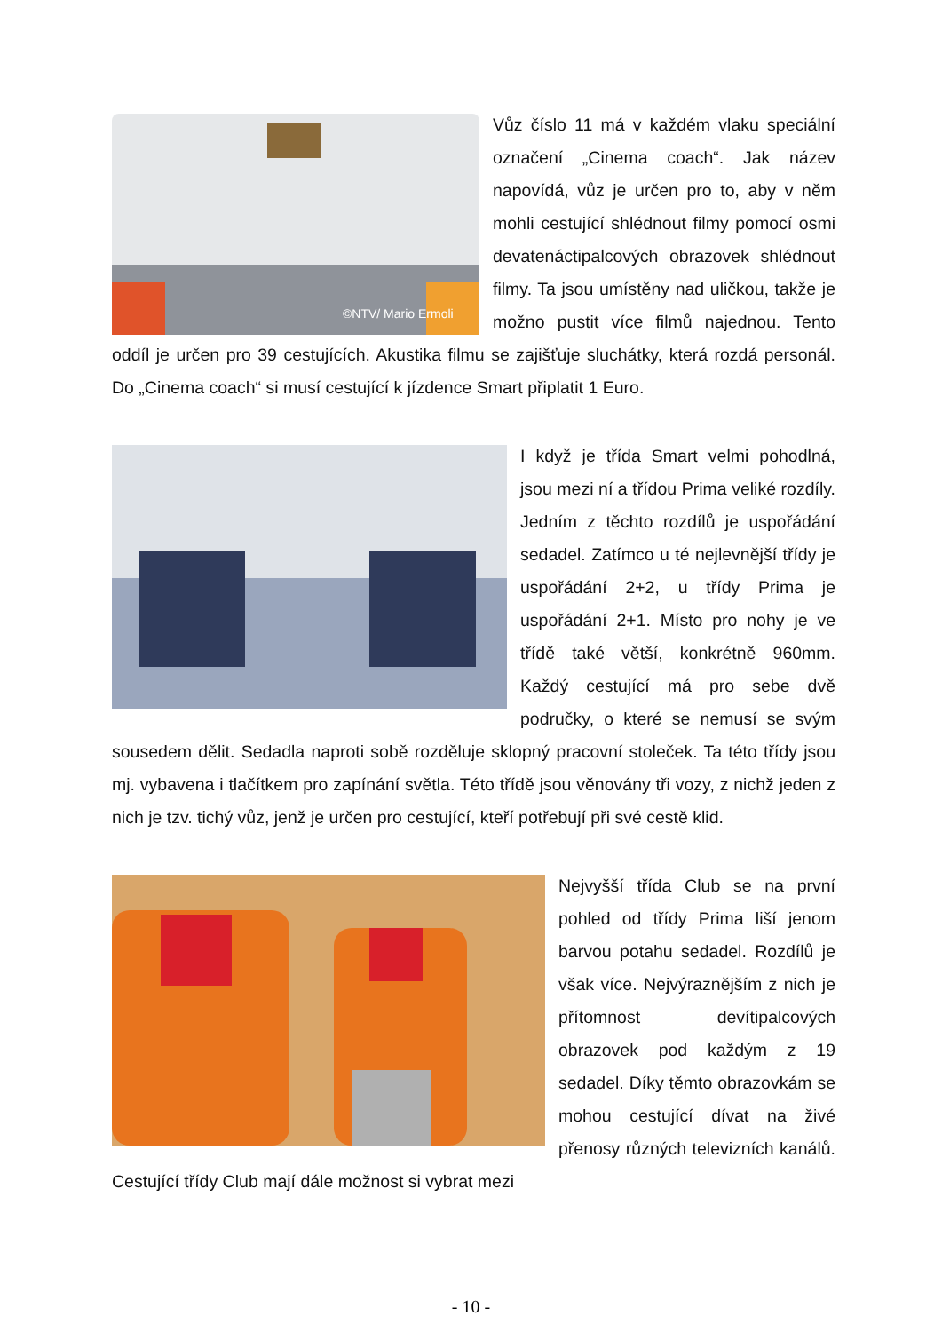©NTV/ Mario Ermoli
Vůz číslo 11 má v každém vlaku speciální označení „Cinema coach“. Jak název napovídá, vůz je určen pro to, aby v něm mohli cestující shlédnout filmy pomocí osmi devatenáctipalcových obrazovek shlédnout filmy. Ta jsou umístěny nad uličkou, takže je možno pustit více filmů najednou. Tento oddíl je určen pro 39 cestujících. Akustika filmu se zajišťuje sluchátky, která rozdá personál. Do „Cinema coach“ si musí cestující k jízdence Smart připlatit 1 Euro.
I když je třída Smart velmi pohodlná, jsou mezi ní a třídou Prima veliké rozdíly. Jedním z těchto rozdílů je uspořádání sedadel. Zatímco u té nejlevnější třídy je uspořádání 2+2, u třídy Prima je uspořádání 2+1. Místo pro nohy je ve třídě také větší, konkrétně 960mm. Každý cestující má pro sebe dvě područky, o které se nemusí se svým sousedem dělit. Sedadla naproti sobě rozděluje sklopný pracovní stoleček. Ta této třídy jsou mj. vybavena i tlačítkem pro zapínání světla. Této třídě jsou věnovány tři vozy, z nichž jeden z nich je tzv. tichý vůz, jenž je určen pro cestující, kteří potřebují při své cestě klid.
Nejvyšší třída Club se na první pohled od třídy Prima liší jenom barvou potahu sedadel. Rozdílů je však více. Nejvýraznějším z nich je přítomnost devítipalcových obrazovek pod každým z 19 sedadel. Díky těmto obrazovkám se mohou cestující dívat na živé přenosy různých televizních kanálů. Cestující třídy Club mají dále možnost si vybrat mezi
- 10 -